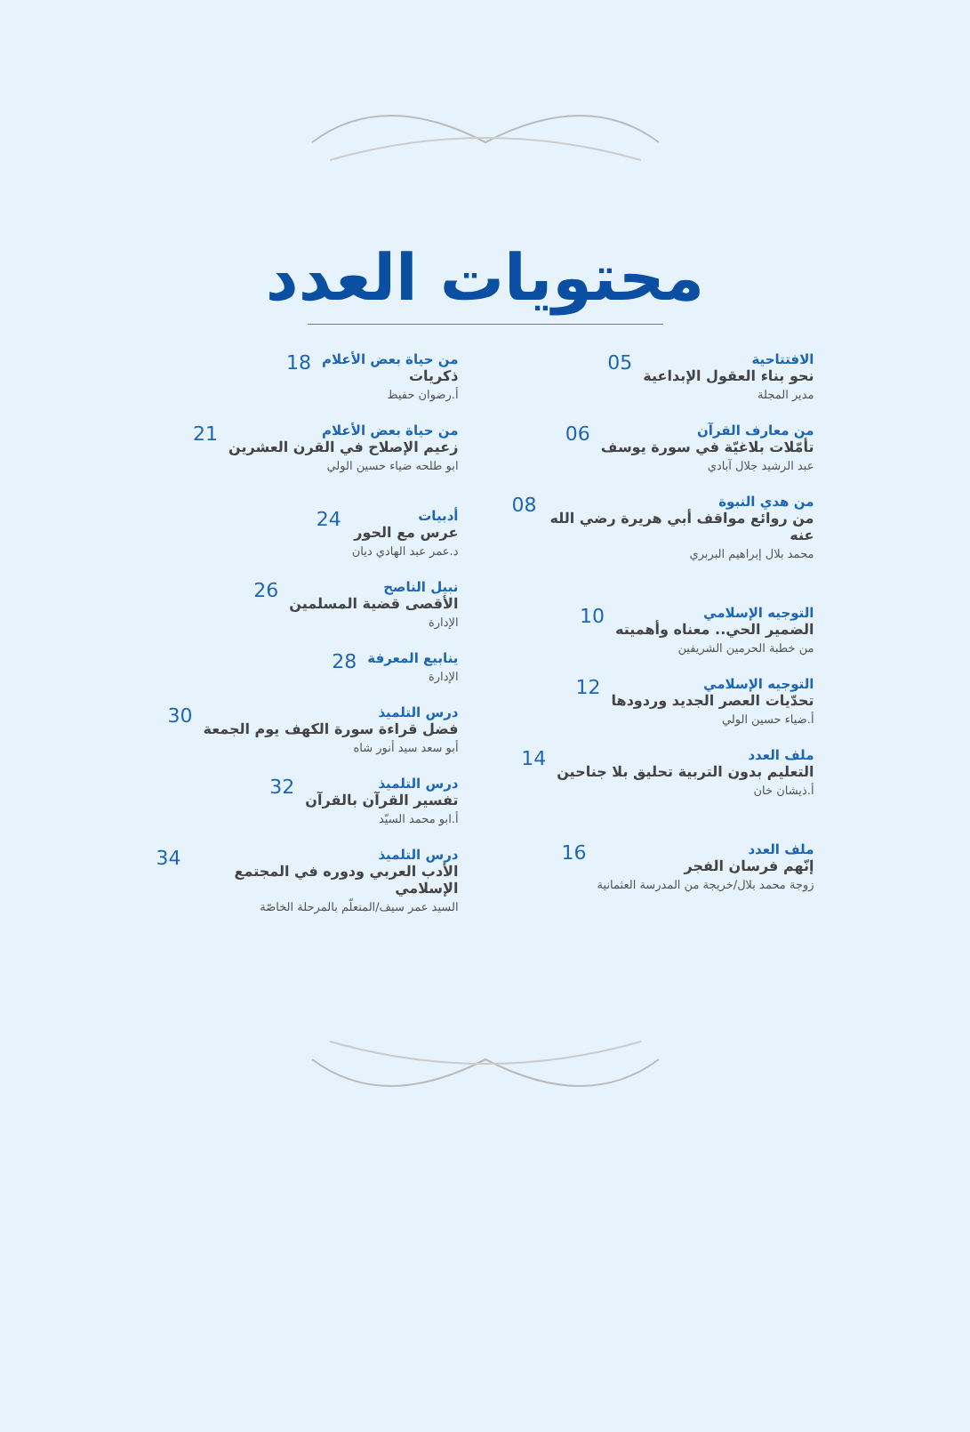محتويات العدد
الافتتاحية
نحو بناء العقول الإبداعية
مدير المجلة
05
من معارف القرآن
تأمّلات بلاغيّة في سورة يوسف
عبد الرشيد جلال آبادي
06
من هدي النبوة
من روائع مواقف أبي هريرة رضي الله عنه
محمد بلال إبراهيم البربري
08
التوجيه الإسلامي
الضمير الحي.. معناه وأهميته
من خطبة الحرمين الشريفين
10
التوجيه الإسلامي
تحدّيات العصر الجديد وردودها
أ.ضياء حسين الولي
12
ملف العدد
التعليم بدون التربية تحليق بلا جناحين
أ.ذيشان خان
14
ملف العدد
إنّهم فرسان الفجر
زوجة محمد بلال/خريجة من المدرسة العثمانية
16
من حياة بعض الأعلام
ذكريات
أ.رضوان حفيظ
18
من حياة بعض الأعلام
زعيم الإصلاح في القرن العشرين
ابو طلحه ضياء حسين الولي
21
أدبيات
عرس مع الحور
د.عمر عبد الهادي ديان
24
نبيل الناصح
الأقصى قضية المسلمين
الإدارة
26
ينابيع المعرفة
الإدارة
28
درس التلميذ
فضل قراءة سورة الكهف يوم الجمعة
أبو سعد سيد أنور شاه
30
درس التلميذ
تفسير القرآن بالقرآن
أ.ابو محمد السيّد
32
درس التلميذ
الأدب العربي ودوره في المجتمع الإسلامي
السيد عمر سيف/المتعلّم بالمرحلة الخاصّة
34